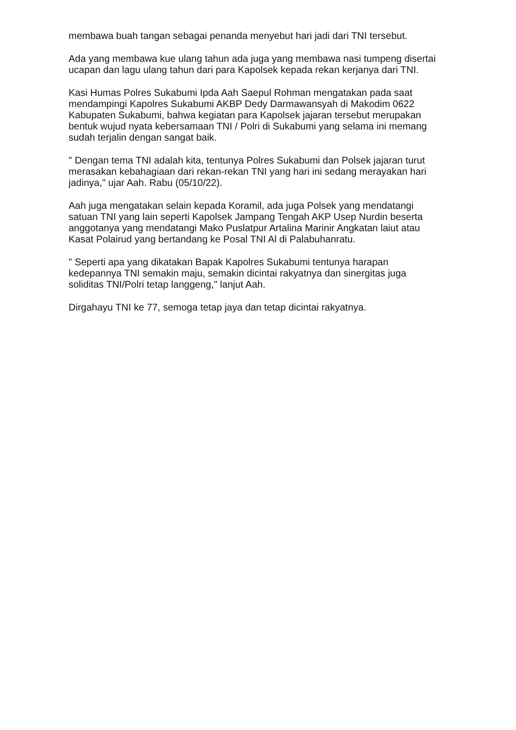membawa buah tangan sebagai penanda menyebut hari jadi dari TNI tersebut.
Ada yang membawa kue ulang tahun ada juga yang membawa nasi tumpeng disertai ucapan dan lagu ulang tahun dari para Kapolsek kepada rekan kerjanya dari TNI.
Kasi Humas Polres Sukabumi Ipda Aah Saepul Rohman mengatakan pada saat mendampingi Kapolres Sukabumi AKBP Dedy Darmawansyah di Makodim 0622 Kabupaten Sukabumi, bahwa kegiatan para Kapolsek jajaran tersebut merupakan bentuk wujud nyata kebersamaan TNI / Polri di Sukabumi yang selama ini memang sudah terjalin dengan sangat baik.
" Dengan tema TNI adalah kita, tentunya Polres Sukabumi dan Polsek jajaran turut merasakan kebahagiaan dari rekan-rekan TNI yang hari ini sedang merayakan hari jadinya," ujar Aah. Rabu (05/10/22).
Aah juga mengatakan selain kepada Koramil, ada juga Polsek yang mendatangi satuan TNI yang lain seperti Kapolsek Jampang Tengah AKP Usep Nurdin beserta anggotanya yang mendatangi Mako Puslatpur Artalina Marinir Angkatan laiut atau Kasat Polairud yang bertandang ke Posal TNI Al di Palabuhanratu.
" Seperti apa yang dikatakan Bapak Kapolres Sukabumi tentunya harapan kedepannya TNI semakin maju, semakin dicintai rakyatnya dan sinergitas juga soliditas TNI/Polri tetap langgeng," lanjut Aah.
Dirgahayu TNI ke 77, semoga tetap jaya dan tetap dicintai rakyatnya.